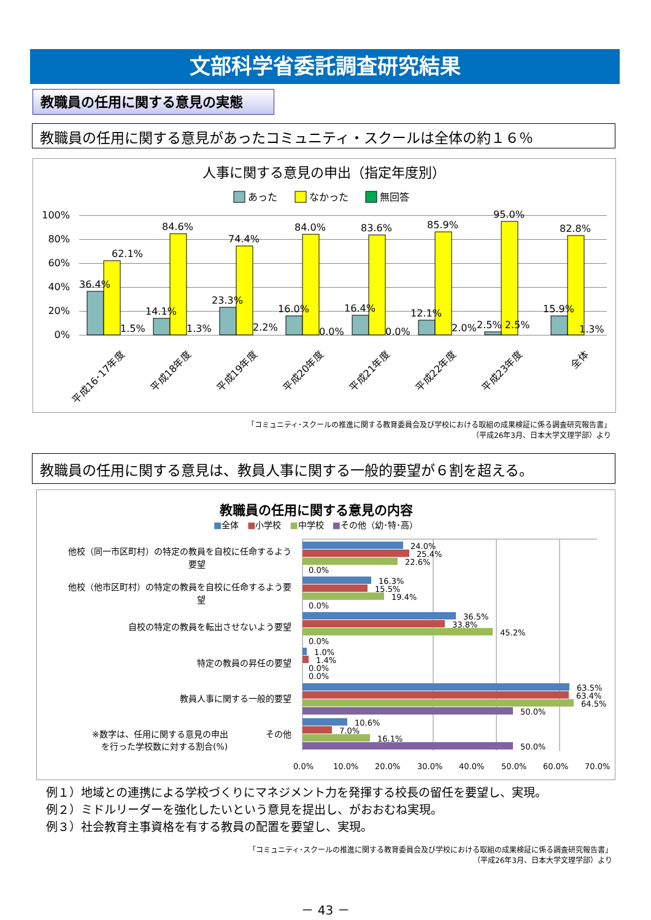文部科学省委託調査研究結果
教職員の任用に関する意見の実態
教職員の任用に関する意見があったコミュニティ・スクールは全体の約１６％
人事に関する意見の申出（指定年度別）
あった
なかった
無回答
100%
80%
60%
40%
20%
0%
62.1%
84.6%
74.4%
84.0%
83.6%
85.9%
95.0%
82.8%
36.4%
14.1%
23.3%
16.0%
16.4%
12.1%
2.5% 2.5%
15.9%
1.5%
1.3%
2.2%
0.0%
0.0%
2.0%
1.3%
平成16･17年度
平成18年度
平成19年度
平成20年度
平成21年度
平成22年度
平成23年度
全体
「コミュニティ･スクールの推進に関する教育委員会及び学校における取組の成果検証に係る調査研究報告書」
（平成26年3月、日本大学文理学部）より
教職員の任用に関する意見は、教員人事に関する一般的要望が６割を超える。
教職員の任用に関する意見の内容
■全体　■小学校　■中学校　■その他（幼･特･高）
他校（同一市区町村）の特定の教員を自校に任命するよう
要望
他校（他市区町村）の特定の教員を自校に任命するよう要
望
自校の特定の教員を転出させないよう要望
特定の教員の昇任の要望
教員人事に関する一般的要望
その他
※数字は、任用に関する意見の申出
を行った学校数に対する割合(%)
24.0%
25.4%
22.6%
0.0%
16.3%
15.5%
19.4%
0.0%
36.5%
33.8%
45.2%
0.0%
1.0%
1.4%
0.0%
0.0%
63.5%
63.4%
64.5%
50.0%
10.6%
7.0%
16.1%
50.0%
0.0%
10.0%
20.0%
30.0%
40.0%
50.0%
60.0%
70.0%
例１）地域との連携による学校づくりにマネジメント力を発揮する校長の留任を要望し、実現。
例２）ミドルリーダーを強化したいという意見を提出し、がおおむね実現。
例３）社会教育主事資格を有する教員の配置を要望し、実現。
「コミュニティ･スクールの推進に関する教育委員会及び学校における取組の成果検証に係る調査研究報告書」
（平成26年3月、日本大学文理学部）より
－ 43 －